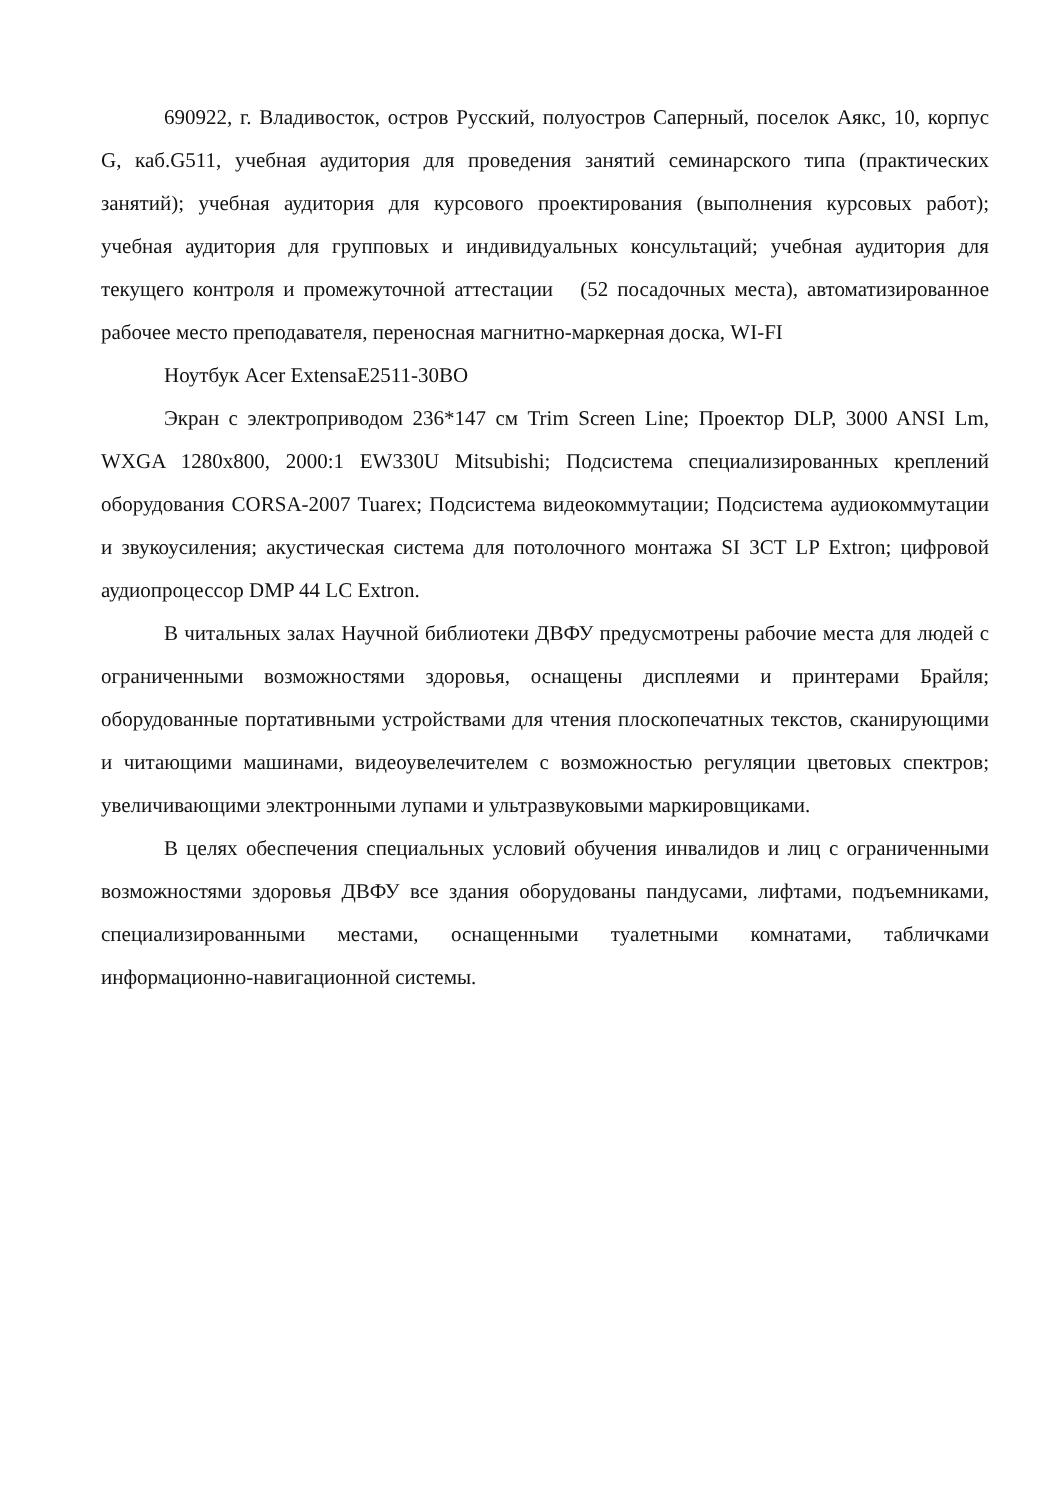690922, г. Владивосток, остров Русский, полуостров Саперный, поселок Аякс, 10, корпус G, каб.G511, учебная аудитория для проведения занятий семинарского типа (практических занятий); учебная аудитория для курсового проектирования (выполнения курсовых работ); учебная аудитория для групповых и индивидуальных консультаций; учебная аудитория для текущего контроля и промежуточной аттестации (52 посадочных места), автоматизированное рабочее место преподавателя, переносная магнитно-маркерная доска, WI-FI
Ноутбук Acer ExtensaE2511-30BO
Экран с электроприводом 236*147 см Trim Screen Line; Проектор DLP, 3000 ANSI Lm, WXGA 1280x800, 2000:1 EW330U Mitsubishi; Подсистема специализированных креплений оборудования CORSA-2007 Tuarex; Подсистема видеокоммутации; Подсистема аудиокоммутации и звукоусиления; акустическая система для потолочного монтажа SI 3CT LP Extron; цифровой аудиопроцессор DMP 44 LC Extron.
В читальных залах Научной библиотеки ДВФУ предусмотрены рабочие места для людей с ограниченными возможностями здоровья, оснащены дисплеями и принтерами Брайля; оборудованные портативными устройствами для чтения плоскопечатных текстов, сканирующими и читающими машинами, видеоувелечителем с возможностью регуляции цветовых спектров; увеличивающими электронными лупами и ультразвуковыми маркировщиками.
В целях обеспечения специальных условий обучения инвалидов и лиц с ограниченными возможностями здоровья ДВФУ все здания оборудованы пандусами, лифтами, подъемниками, специализированными местами, оснащенными туалетными комнатами, табличками информационно-навигационной системы.